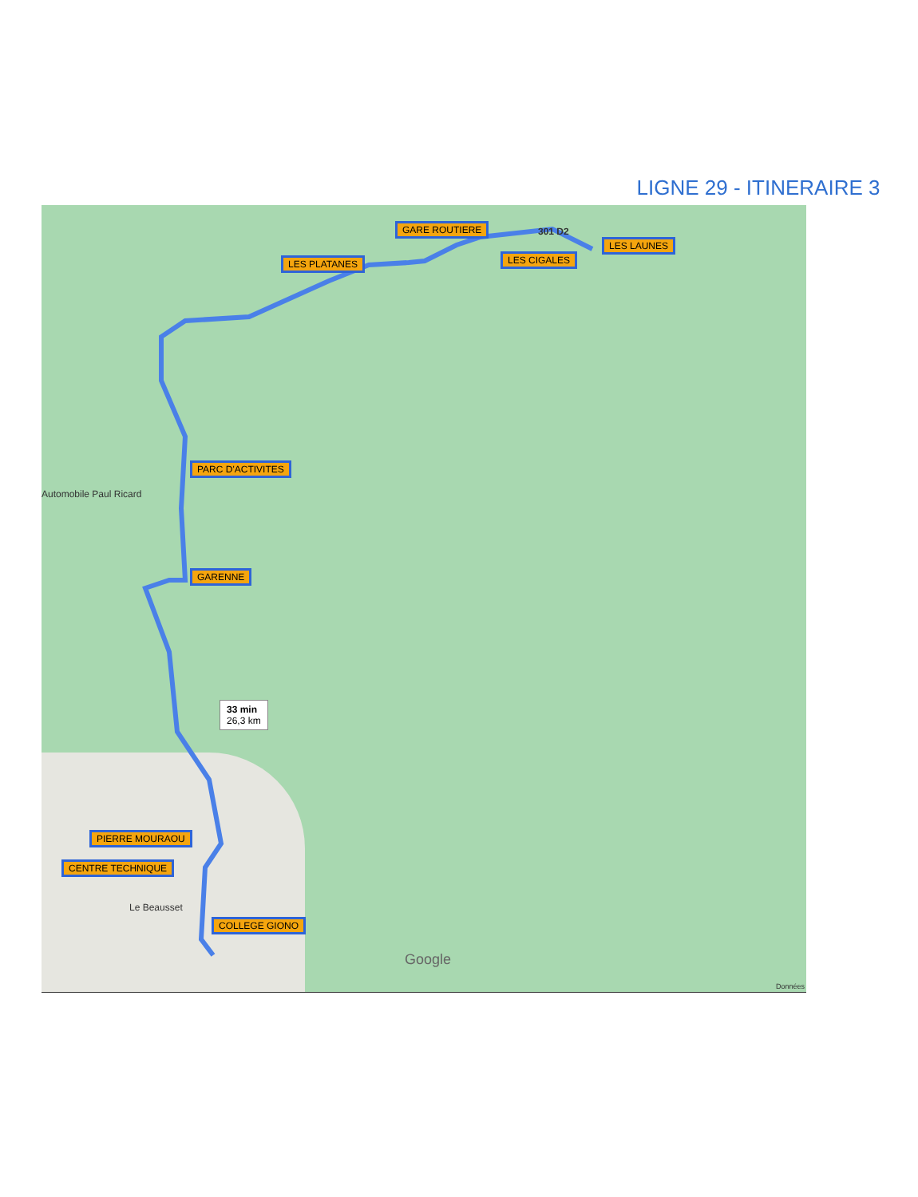LIGNE 29 - ITINERAIRE 3
GARE ROUTIERE 301 D2
LES LAUNES
LES CIGALES
LES PLATANES
PARC D'ACTIVITES
Automobile Paul Ricard
GARENNE
33 min
26,3 km
PIERRE MOURAOU
CENTRE TECHNIQUE
Le Beausset
COLLEGE GIONO
Google
Données